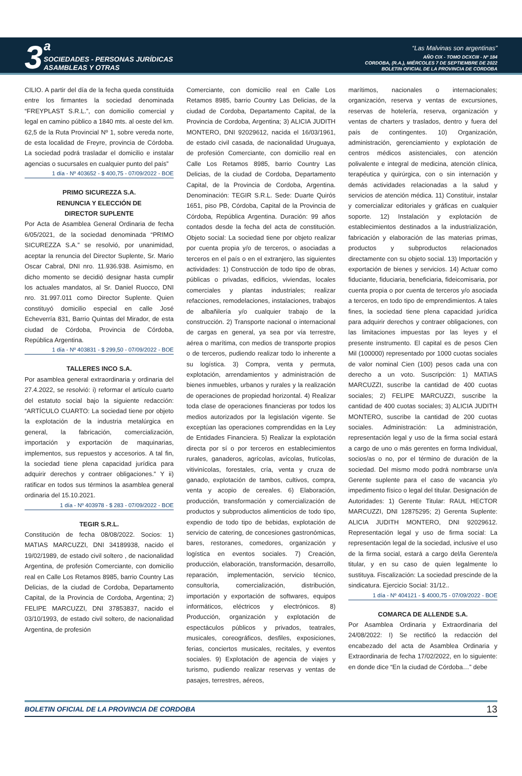3 <sup>a</sup>
SOCIEDADES - PERSONAS JURÍDICAS
ASAMBLEAS Y OTRAS
“Las Malvinas son argentinas”
AÑO CIX - TOMO DCXCIII - Nº 184
CORDOBA, (R.A.), MIÉRCOLES 7 DE SEPTIEMBRE DE 2022
BOLETIN OFICIAL DE LA PROVINCIA DE CORDOBA
CILIO. A partir del día de la fecha queda constituida entre los firmantes la sociedad denominada “FREYPLAST S.R.L.”, con domicilio comercial y legal en camino público a 1840 mts. al oeste del km. 62,5 de la Ruta Provincial Nº 1, sobre vereda norte, de esta localidad de Freyre, provincia de Córdoba. La sociedad podrá trasladar el domicilio e instalar agencias o sucursales en cualquier punto del país”
1 día - Nº 403652 - $ 400,75 - 07/09/2022 - BOE
PRIMO SICUREZZA S.A.
RENUNCIA Y ELECCIÓN DE
DIRECTOR SUPLENTE
Por Acta de Asamblea General Ordinaria de fecha 6/05/2021, de la sociedad denominada “PRIMO SICUREZZA S.A.” se resolvió, por unanimidad, aceptar la renuncia del Director Suplente, Sr. Mario Oscar Cabral, DNI nro. 11.936.938. Asimismo, en dicho momento se decidió designar hasta cumplir los actuales mandatos, al Sr. Daniel Ruocco, DNI nro. 31.997.011 como Director Suplente. Quien constituyó domicilio especial en calle José Echeverría 831, Barrio Quintas del Mirador, de esta ciudad de Córdoba, Provincia de Córdoba, República Argentina.
1 día - Nº 403831 - $ 299,50 - 07/09/2022 - BOE
TALLERES INCO S.A.
Por asamblea general extraordinaria y ordinaria del 27.4.2022, se resolvió: i) reformar el artículo cuarto del estatuto social bajo la siguiente redacción: “ARTÍCULO CUARTO: La sociedad tiene por objeto la explotación de la industria metalúrgica en general, la fabricación, comercialización, importación y exportación de maquinarias, implementos, sus repuestos y accesorios. A tal fin, la sociedad tiene plena capacidad jurídica para adquirir derechos y contraer obligaciones.” Y ii) ratificar en todos sus términos la asamblea general ordinaria del 15.10.2021.
1 día - Nº 403978 - $ 283 - 07/09/2022 - BOE
TEGIR S.R.L.
Constitución de fecha 08/08/2022. Socios: 1) MATIAS MARCUZZI, DNI 34189938, nacido el 19/02/1989, de estado civil soltero , de nacionalidad Argentina, de profesión Comerciante, con domicilio real en Calle Los Retamos 8985, barrio Country Las Delicias, de la ciudad de Cordoba, Departamento Capital, de la Provincia de Cordoba, Argentina; 2) FELIPE MARCUZZI, DNI 37853837, nacido el 03/10/1993, de estado civil soltero, de nacionalidad Argentina, de profesión
Comerciante, con domicilio real en Calle Los Retamos 8985, barrio Country Las Delicias, de la ciudad de Cordoba, Departamento Capital, de la Provincia de Cordoba, Argentina; 3) ALICIA JUDITH MONTERO, DNI 92029612, nacida el 16/03/1961, de estado civil casada, de nacionalidad Uruguaya, de profesión Comerciante, con domicilio real en Calle Los Retamos 8985, barrio Country Las Delicias, de la ciudad de Cordoba, Departamento Capital, de la Provincia de Cordoba, Argentina. Denominación: TEGIR S.R.L. Sede: Duarte Quirós 1651, piso PB, Córdoba, Capital de la Provincia de Córdoba, República Argentina. Duración: 99 años contados desde la fecha del acta de constitución. Objeto social: La sociedad tiene por objeto realizar por cuenta propia y/o de terceros, o asociadas a terceros en el país o en el extranjero, las siguientes actividades: 1) Construcción de todo tipo de obras, públicas o privadas, edificios, viviendas, locales comerciales y plantas industriales; realizar refacciones, remodelaciones, instalaciones, trabajos de albañilería y/o cualquier trabajo de la construcción. 2) Transporte nacional o internacional de cargas en general, ya sea por vía terrestre, aérea o marítima, con medios de transporte propios o de terceros, pudiendo realizar todo lo inherente a su logística. 3) Compra, venta y permuta, explotación, arrendamientos y administración de bienes inmuebles, urbanos y rurales y la realización de operaciones de propiedad horizontal. 4) Realizar toda clase de operaciones financieras por todos los medios autorizados por la legislación vigente. Se exceptúan las operaciones comprendidas en la Ley de Entidades Financiera. 5) Realizar la explotación directa por sí o por terceros en establecimientos rurales, ganaderos, agrícolas, avícolas, frutícolas, vitivinícolas, forestales, cría, venta y cruza de ganado, explotación de tambos, cultivos, compra, venta y acopio de cereales. 6) Elaboración, producción, transformación y comercialización de productos y subproductos alimenticios de todo tipo, expendio de todo tipo de bebidas, explotación de servicio de catering, de concesiones gastronómicas, bares, restoranes, comedores, organización y logística en eventos sociales. 7) Creación, producción, elaboración, transformación, desarrollo, reparación, implementación, servicio técnico, consultoría, comercialización, distribución, importación y exportación de softwares, equipos informáticos, eléctricos y electrónicos. 8) Producción, organización y explotación de espectáculos públicos y privados, teatrales, musicales, coreográficos, desfiles, exposiciones, ferias, conciertos musicales, recitales, y eventos sociales. 9) Explotación de agencia de viajes y turismo, pudiendo realizar reservas y ventas de pasajes, terrestres, aéreos,
marítimos, nacionales o internacionales; organización, reserva y ventas de excursiones, reservas de hotelería, reserva, organización y ventas de charters y traslados, dentro y fuera del país de contingentes. 10) Organización, administración, gerenciamiento y explotación de centros médicos asistenciales, con atención polivalente e integral de medicina, atención clínica, terapéutica y quirúrgica, con o sin internación y demás actividades relacionadas a la salud y servicios de atención médica. 11) Constituir, instalar y comercializar editoriales y gráficas en cualquier soporte. 12) Instalación y explotación de establecimientos destinados a la industrialización, fabricación y elaboración de las materias primas, productos y subproductos relacionados directamente con su objeto social. 13) Importación y exportación de bienes y servicios. 14) Actuar como fiduciante, fiduciaria, beneficiaria, fideicomisaria, por cuenta propia o por cuenta de terceros y/o asociada a terceros, en todo tipo de emprendimientos. A tales fines, la sociedad tiene plena capacidad jurídica para adquirir derechos y contraer obligaciones, con las limitaciones impuestas por las leyes y el presente instrumento. El capital es de pesos Cien Mil (100000) representado por 1000 cuotas sociales de valor nominal Cien (100) pesos cada una con derecho a un voto. Suscripción: 1) MATIAS MARCUZZI, suscribe la cantidad de 400 cuotas sociales; 2) FELIPE MARCUZZI, suscribe la cantidad de 400 cuotas sociales; 3) ALICIA JUDITH MONTERO, suscribe la cantidad de 200 cuotas sociales. Administración: La administración, representación legal y uso de la firma social estará a cargo de uno o más gerentes en forma Individual, socios/as o no, por el término de duración de la sociedad. Del mismo modo podrá nombrarse un/a Gerente suplente para el caso de vacancia y/o impedimento físico o legal del titular. Designación de Autoridades: 1) Gerente Titular: RAUL HECTOR MARCUZZI, DNI 12875295; 2) Gerenta Suplente: ALICIA JUDITH MONTERO, DNI 92029612. Representación legal y uso de firma social: La representación legal de la sociedad, inclusive el uso de la firma social, estará a cargo del/la Gerente/a titular, y en su caso de quien legalmente lo sustituya. Fiscalización: La sociedad prescinde de la sindicatura. Ejercicio Social: 31/12..
1 día - Nº 404121 - $ 4000,75 - 07/09/2022 - BOE
COMARCA DE ALLENDE S.A.
Por Asamblea Ordinaria y Extraordinaria del 24/08/2022: I) Se rectificó la redacción del encabezado del acta de Asamblea Ordinaria y Extraordinaria de fecha 17/02/2022, en lo siguiente: en donde dice “En la ciudad de Córdoba…” debe
BOLETIN OFICIAL DE LA PROVINCIA DE CORDOBA 13